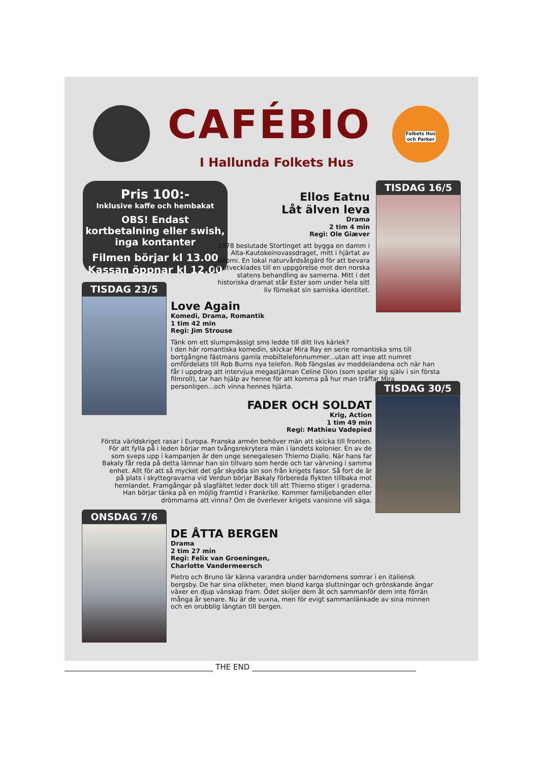CAFÉBIO
I Hallunda Folkets Hus
Folkets Hus och Parker
Pris 100:-
Inklusive kaffe och hembakat
OBS! Endast kortbetalning eller swish, inga kontanter
Filmen börjar kl 13.00 Kassan öppnar kl 12.00
TISDAG 16/5
Ellos Eatnu
Låt älven leva
Drama
2 tim 4 min
Regi: Ole Giæver
1978 beslutade Stortinget att bygga en damm i Alta-Kautokeinovassdraget, mitt i hjärtat av Sápmi. En lokal naturvårdsåtgärd för att bevara ån utvecklades till en uppgörelse mot den norska statens behandling av samerna. Mitt i det historiska dramat står Ester som under hela sitt liv förnekat sin samiska identitet.
TISDAG 23/5
Love Again
Komedi, Drama, Romantik
1 tim 42 min
Regi: Jim Strouse
Tänk om ett slumpmässigt sms ledde till ditt livs kärlek?
I den här romantiska komedin, skickar Mira Ray en serie romantiska sms till bortgångne fästmans gamla mobiltelefonnummer...utan att inse att numret omfördelats till Rob Burns nya telefon. Rob fängslas av meddelandena och när han får i uppdrag att intervjua megastjärnan Celine Dion (som spelar sig själv i sin första filmroll), tar han hjälp av henne för att komma på hur man träffar Mira personligen...och vinna hennes hjärta.
TISDAG 30/5
FADER OCH SOLDAT
Krig, Action
1 tim 49 min
Regi: Mathieu Vadepied
Första världskriget rasar i Europa. Franska armén behöver män att skicka till fronten. För att fylla på i leden börjar man tvångsrekrytera män i landets kolonier. En av de som sveps upp i kampanjen är den unge senegalesen Thierno Diallo. När hans far Bakaly får reda på detta lämnar han sin tillvaro som herde och tar värvning i samma enhet. Allt för att så mycket det går skydda sin son från krigets fasor. Så fort de är på plats i skyttegravarna vid Verdun börjar Bakaly förbereda flykten tillbaka mot hemlandet. Framgångar på slagfältet leder dock till att Thierno stiger i graderna. Han börjar tänka på en möjlig framtid i Frankrike. Kommer familjebanden eller drömmarna att vinna? Om de överlever krigets vansinne vill säga.
ONSDAG 7/6
DE ÅTTA BERGEN
Drama
2 tim 27 min
Regi: Felix van Groeningen,
Charlotte Vandermeersch
Pietro och Bruno lär känna varandra under barndomens somrar i en italiensk bergsby. De har sina olikheter, men bland karga sluttningar och grönskande ängar växer en djup vänskap fram. Ödet skiljer dem åt och sammanför dem inte förrän många år senare. Nu är de vuxna, men för evigt sammanlänkade av sina minnen och en orubblig längtan till bergen.
_______________________________________ THE END ___________________________________________